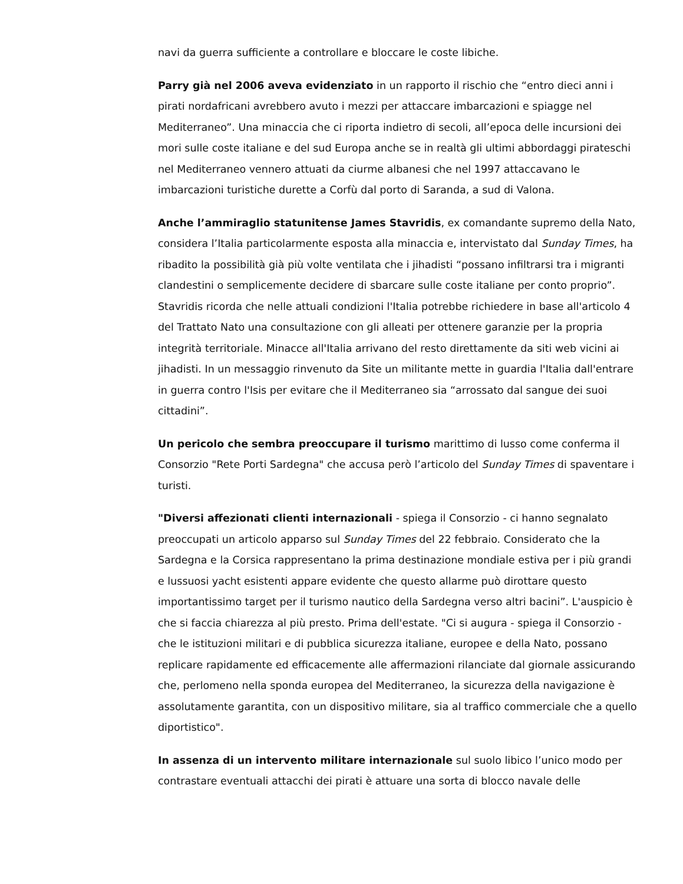navi da guerra sufficiente a controllare e bloccare le coste libiche.
Parry già nel 2006 aveva evidenziato in un rapporto il rischio che “entro dieci anni i pirati nordafricani avrebbero avuto i mezzi per attaccare imbarcazioni e spiagge nel Mediterraneo”. Una minaccia che ci riporta indietro di secoli, all’epoca delle incursioni dei mori sulle coste italiane e del sud Europa anche se in realtà gli ultimi abbordaggi pirateschi nel Mediterraneo vennero attuati da ciurme albanesi che nel 1997 attaccavano le imbarcazioni turistiche durette a Corfù dal porto di Saranda, a sud di Valona.
Anche l’ammiraglio statunitense James Stavridis, ex comandante supremo della Nato, considera l’Italia particolarmente esposta alla minaccia e, intervistato dal Sunday Times, ha ribadito la possibilità già più volte ventilata che i jihadisti “possano infiltrarsi tra i migranti clandestini o semplicemente decidere di sbarcare sulle coste italiane per conto proprio”. Stavridis ricorda che nelle attuali condizioni l'Italia potrebbe richiedere in base all'articolo 4 del Trattato Nato una consultazione con gli alleati per ottenere garanzie per la propria integrità territoriale. Minacce all'Italia arrivano del resto direttamente da siti web vicini ai jihadisti. In un messaggio rinvenuto da Site un militante mette in guardia l'Italia dall'entrare in guerra contro l'Isis per evitare che il Mediterraneo sia “arrossato dal sangue dei suoi cittadini”.
Un pericolo che sembra preoccupare il turismo marittimo di lusso come conferma il Consorzio "Rete Porti Sardegna" che accusa però l’articolo del Sunday Times di spaventare i turisti.
"Diversi affezionati clienti internazionali - spiega il Consorzio - ci hanno segnalato preoccupati un articolo apparso sul Sunday Times del 22 febbraio. Considerato che la Sardegna e la Corsica rappresentano la prima destinazione mondiale estiva per i più grandi e lussuosi yacht esistenti appare evidente che questo allarme può dirottare questo importantissimo target per il turismo nautico della Sardegna verso altri bacini”. L'auspicio è che si faccia chiarezza al più presto. Prima dell'estate. "Ci si augura - spiega il Consorzio - che le istituzioni militari e di pubblica sicurezza italiane, europee e della Nato, possano replicare rapidamente ed efficacemente alle affermazioni rilanciate dal giornale assicurando che, perlomeno nella sponda europea del Mediterraneo, la sicurezza della navigazione è assolutamente garantita, con un dispositivo militare, sia al traffico commerciale che a quello diportistico".
In assenza di un intervento militare internazionale sul suolo libico l’unico modo per contrastare eventuali attacchi dei pirati è attuare una sorta di blocco navale delle